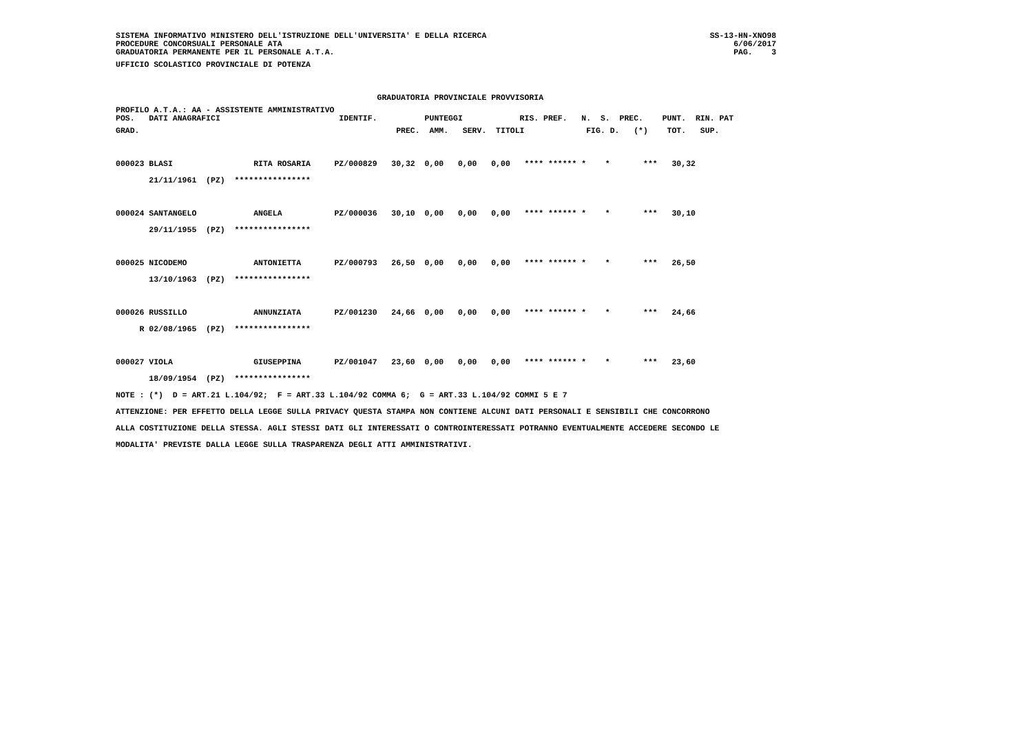SISTEMA INFORMATIVO MINISTERO DELL'ISTRUZIONE DELL'UNIVERSITA' E DELLA RICERCA                                               SS-13-HN-XNO98
PROCEDURE CONCORSUALI PERSONALE ATA                                                                                               6/06/2017
GRADUATORIA PERMANENTE PER IL PERSONALE A.T.A.                                                                                    PAG.    3
UFFICIO SCOLASTICO PROVINCIALE DI POTENZA

                                                       GRADUATORIA PROVINCIALE PROVVISORIA
PROFILO A.T.A.: AA - ASSISTENTE AMMINISTRATIVO
POS.   DATI ANAGRAFICI                         IDENTIF.          PUNTEGGI            RIS. PREF.   N.  S.  PREC.    PUNT.  RIN. PAT
GRAD.                                                      PREC.  AMM.   SERV.  TITOLI             FIG. D.   (*)    TOT.   SUP.

000023 BLASI                 RITA ROSARIA     PZ/000829   30,32  0,00   0,00   0,00   **** ****** *    *       ***   30,32
       21/11/1961  (PZ)  ****************

000024 SANTANGELO            ANGELA           PZ/000036   30,10  0,00   0,00   0,00   **** ****** *    *       ***   30,10
       29/11/1955  (PZ)  ****************

000025 NICODEMO              ANTONIETTA       PZ/000793   26,50  0,00   0,00   0,00   **** ****** *    *       ***   26,50
       13/10/1963  (PZ)  ****************

000026 RUSSILLO              ANNUNZIATA       PZ/001230   24,66  0,00   0,00   0,00   **** ****** *    *       ***   24,66
     R 02/08/1965  (PZ)  ****************

000027 VIOLA                 GIUSEPPINA       PZ/001047   23,60  0,00   0,00   0,00   **** ****** *    *       ***   23,60
       18/09/1954  (PZ)  ****************
NOTE : (*)  D = ART.21 L.104/92;  F = ART.33 L.104/92 COMMA 6;  G = ART.33 L.104/92 COMMI 5 E 7
ATTENZIONE: PER EFFETTO DELLA LEGGE SULLA PRIVACY QUESTA STAMPA NON CONTIENE ALCUNI DATI PERSONALI E SENSIBILI CHE CONCORRONO
ALLA COSTITUZIONE DELLA STESSA. AGLI STESSI DATI GLI INTERESSATI O CONTROINTERESSATI POTRANNO EVENTUALMENTE ACCEDERE SECONDO LE
MODALITA' PREVISTE DALLA LEGGE SULLA TRASPARENZA DEGLI ATTI AMMINISTRATIVI.